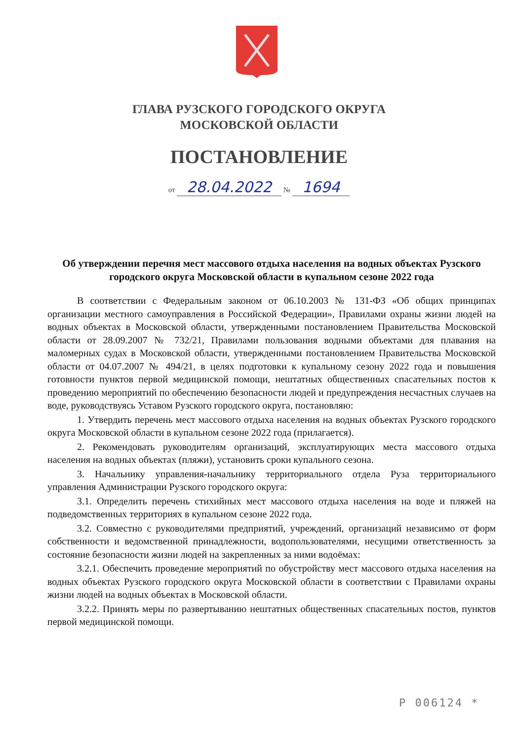ГЛАВА РУЗСКОГО ГОРОДСКОГО ОКРУГА
МОСКОВСКОЙ ОБЛАСТИ
ПОСТАНОВЛЕНИЕ
от 28.04.2022 № 1694
Об утверждении перечня мест массового отдыха населения на водных объектах Рузского городского округа Московской области в купальном сезоне 2022 года
В соответствии с Федеральным законом от 06.10.2003 № 131-ФЗ «Об общих принципах организации местного самоуправления в Российской Федерации», Правилами охраны жизни людей на водных объектах в Московской области, утвержденными постановлением Правительства Московской области от 28.09.2007 № 732/21, Правилами пользования водными объектами для плавания на маломерных судах в Московской области, утвержденными постановлением Правительства Московской области от 04.07.2007 № 494/21, в целях подготовки к купальному сезону 2022 года и повышения готовности пунктов первой медицинской помощи, нештатных общественных спасательных постов к проведению мероприятий по обеспечению безопасности людей и предупреждения несчастных случаев на воде, руководствуясь Уставом Рузского городского округа, постановляю:
1. Утвердить перечень мест массового отдыха населения на водных объектах Рузского городского округа Московской области в купальном сезоне 2022 года (прилагается).
2. Рекомендовать руководителям организаций, эксплуатирующих места массового отдыха населения на водных объектах (пляжи), установить сроки купального сезона.
3. Начальнику управления-начальнику территориального отдела Руза территориального управления Администрации Рузского городского округа:
3.1. Определить перечень стихийных мест массового отдыха населения на воде и пляжей на подведомственных территориях в купальном сезоне 2022 года.
3.2. Совместно с руководителями предприятий, учреждений, организаций независимо от форм собственности и ведомственной принадлежности, водопользователями, несущими ответственность за состояние безопасности жизни людей на закрепленных за ними водоёмах:
3.2.1. Обеспечить проведение мероприятий по обустройству мест массового отдыха населения на водных объектах Рузского городского округа Московской области в соответствии с Правилами охраны жизни людей на водных объектах в Московской области.
3.2.2. Принять меры по развертыванию нештатных общественных спасательных постов, пунктов первой медицинской помощи.
P 006124 *